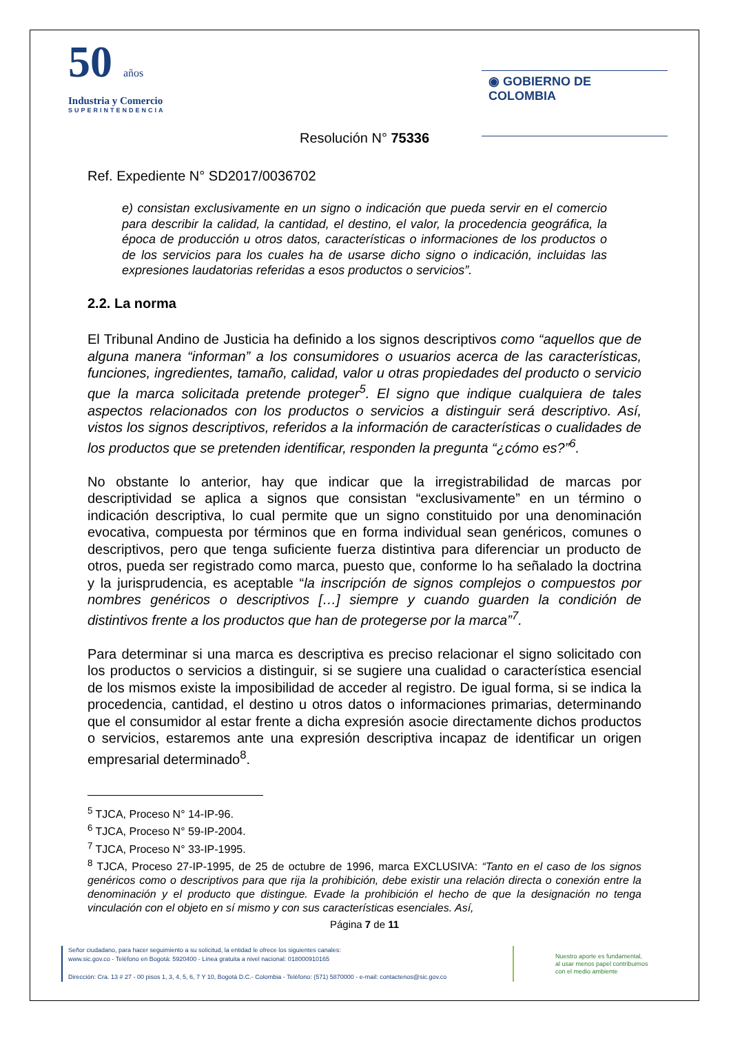50 años
Industria y Comercio
SUPERINTENDENCIA
◉ GOBIERNO DE COLOMBIA
Resolución N° 75336
Ref. Expediente N° SD2017/0036702
e) consistan exclusivamente en un signo o indicación que pueda servir en el comercio para describir la calidad, la cantidad, el destino, el valor, la procedencia geográfica, la época de producción u otros datos, características o informaciones de los productos o de los servicios para los cuales ha de usarse dicho signo o indicación, incluidas las expresiones laudatorias referidas a esos productos o servicios”.
2.2. La norma
El Tribunal Andino de Justicia ha definido a los signos descriptivos como “aquellos que de alguna manera “informan” a los consumidores o usuarios acerca de las características, funciones, ingredientes, tamaño, calidad, valor u otras propiedades del producto o servicio que la marca solicitada pretende proteger<sup>5</sup>. El signo que indique cualquiera de tales aspectos relacionados con los productos o servicios a distinguir será descriptivo. Así, vistos los signos descriptivos, referidos a la información de características o cualidades de los productos que se pretenden identificar, responden la pregunta “¿cómo es?”<sup>6</sup>.
No obstante lo anterior, hay que indicar que la irregistrabilidad de marcas por descriptividad se aplica a signos que consistan “exclusivamente” en un término o indicación descriptiva, lo cual permite que un signo constituido por una denominación evocativa, compuesta por términos que en forma individual sean genéricos, comunes o descriptivos, pero que tenga suficiente fuerza distintiva para diferenciar un producto de otros, pueda ser registrado como marca, puesto que, conforme lo ha señalado la doctrina y la jurisprudencia, es aceptable “la inscripción de signos complejos o compuestos por nombres genéricos o descriptivos […] siempre y cuando guarden la condición de distintivos frente a los productos que han de protegerse por la marca”<sup>7</sup>.
Para determinar si una marca es descriptiva es preciso relacionar el signo solicitado con los productos o servicios a distinguir, si se sugiere una cualidad o característica esencial de los mismos existe la imposibilidad de acceder al registro. De igual forma, si se indica la procedencia, cantidad, el destino u otros datos o informaciones primarias, determinando que el consumidor al estar frente a dicha expresión asocie directamente dichos productos o servicios, estaremos ante una expresión descriptiva incapaz de identificar un origen empresarial determinado<sup>8</sup>.
<sup>5</sup> TJCA, Proceso N° 14-IP-96.
<sup>6</sup> TJCA, Proceso N° 59-IP-2004.
<sup>7</sup> TJCA, Proceso N° 33-IP-1995.
<sup>8</sup> TJCA, Proceso 27-IP-1995, de 25 de octubre de 1996, marca EXCLUSIVA: “Tanto en el caso de los signos genéricos como o descriptivos para que rija la prohibición, debe existir una relación directa o conexión entre la denominación y el producto que distingue. Evade la prohibición el hecho de que la designación no tenga vinculación con el objeto en sí mismo y con sus características esenciales. Así,
Página 7 de 11
Señor ciudadano, para hacer seguimiento a su solicitud, la entidad le ofrece los siguientes canales:
www.sic.gov.co - Teléfono en Bogotá: 5920400 - Línea gratuita a nivel nacional: 018000910165
Dirección: Cra. 13 # 27 - 00 pisos 1, 3, 4, 5, 6, 7 Y 10, Bogotá D.C.- Colombia - Teléfono: (571) 5870000 - e-mail: contactenos@sic.gov.co
Nuestro aporte es fundamental,
al usar menos papel contribuimos
con el medio ambiente